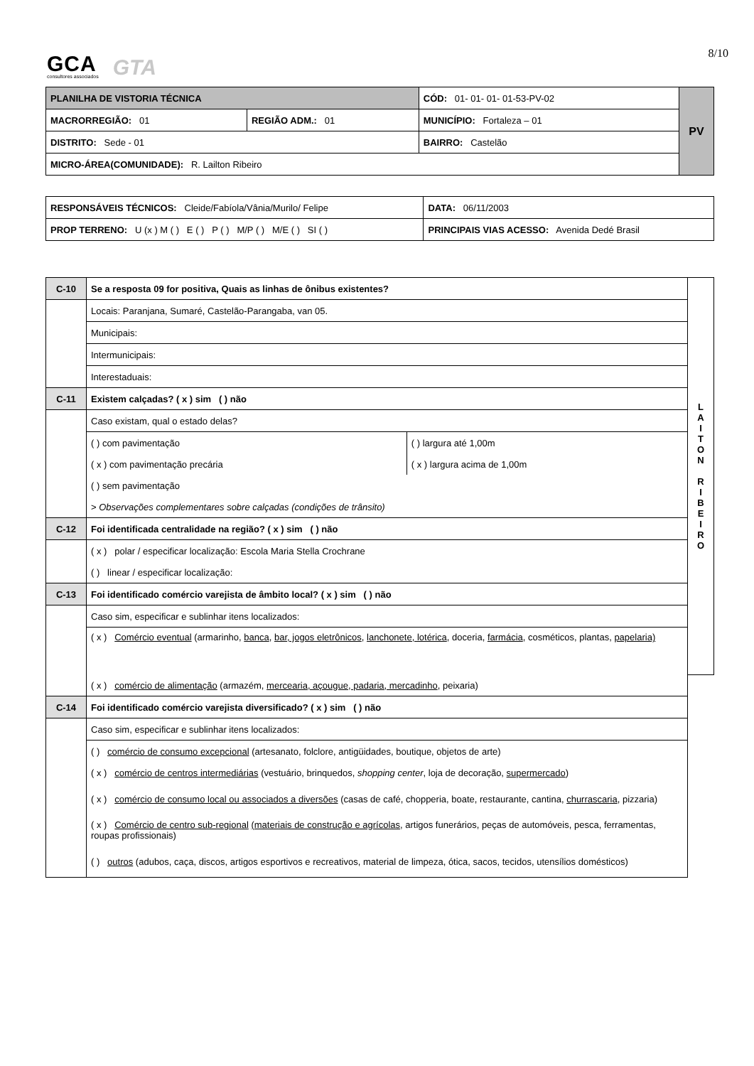GCA
consultores associados
GTA
8/10
| PLANILHA DE VISTORIA TÉCNICA | | CÓD: 01- 01- 01- 01-53-PV-02 | PV |
| MACRORREGIÃO: 01 | REGIÃO ADM.: 01 | MUNICÍPIO: Fortaleza – 01 | |
| DISTRITO: Sede - 01 | | BAIRRO: Castelão | |
| MICRO-ÁREA(COMUNIDADE): R. Lailton Ribeiro | | | |
| RESPONSÁVEIS TÉCNICOS: Cleide/Fabíola/Vânia/Murilo/ Felipe | DATA: 06/11/2003 |
| PROP TERRENO: U (x ) M ( ) E ( ) P ( ) M/P ( ) M/E ( ) SI ( ) | PRINCIPAIS VIAS ACESSO: Avenida Dedé Brasil |
| C-10 | Se a resposta 09 for positiva, Quais as linhas de ônibus existentes? | | L A I T O N R I B E I R O |
| | Locais: Paranjana, Sumaré, Castelão-Parangaba, van 05. | | |
| | Municipais: | | |
| | Intermunicipais: | | |
| | Interestaduais: | | |
| C-11 | Existem calçadas? ( x ) sim ( ) não | | |
| | Caso existam, qual o estado delas? | | |
| | ( ) com pavimentação | ( ) largura até 1,00m | |
| | ( x ) com pavimentação precária | ( x ) largura acima de 1,00m | |
| | ( ) sem pavimentação | | |
| | > Observações complementares sobre calçadas (condições de trânsito) | | |
| C-12 | Foi identificada centralidade na região? ( x ) sim ( ) não | | |
| | ( x ) polar / especificar localização: Escola Maria Stella Crochrane | | |
| | ( ) linear / especificar localização: | | |
| C-13 | Foi identificado comércio varejista de âmbito local? ( x ) sim ( ) não | | |
| | Caso sim, especificar e sublinhar itens localizados: | | |
| | ( x ) Comércio eventual (armarinho, banca , bar, jogos eletrônicos , lanchonete, lotérica , doceria, farmácia , cosméticos, plantas, papelaria) | | |
| | ( x ) comércio de alimentação (armazém, mercearia, açougue, padaria, mercadinho , peixaria) | | |
| C-14 | Foi identificado comércio varejista diversificado? ( x ) sim ( ) não | | |
| | Caso sim, especificar e sublinhar itens localizados: | | |
| | ( ) comércio de consumo excepcional (artesanato, folclore, antigüidades, boutique, objetos de arte) | | |
| | ( x ) comércio de centros intermediárias (vestuário, brinquedos, shopping center , loja de decoração, supermercado ) | | |
| | ( x ) comércio de consumo local ou associados a diversões (casas de café, chopperia, boate, restaurante, cantina, churrascaria , pizzaria) | | |
| | ( x ) Comércio de centro sub-regional (materiais de construção e agrícolas , artigos funerários, peças de automóveis, pesca, ferramentas, roupas profissionais) | | |
| | ( ) outros (adubos, caça, discos, artigos esportivos e recreativos, material de limpeza, ótica, sacos, tecidos, utensílios domésticos) | | |